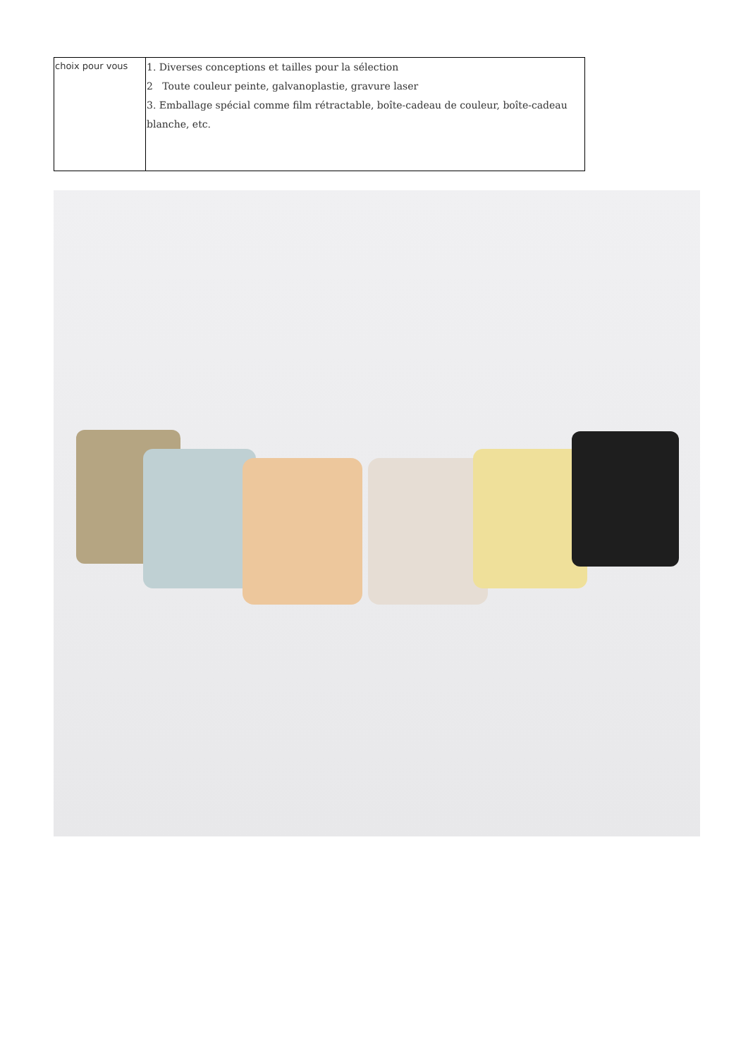| choix pour vous | 1. Diverses conceptions et tailles pour la sélection 2 Toute couleur peinte, galvanoplastie, gravure laser 3. Emballage spécial comme film rétractable, boîte-cadeau de couleur, boîte-cadeau blanche, etc. |